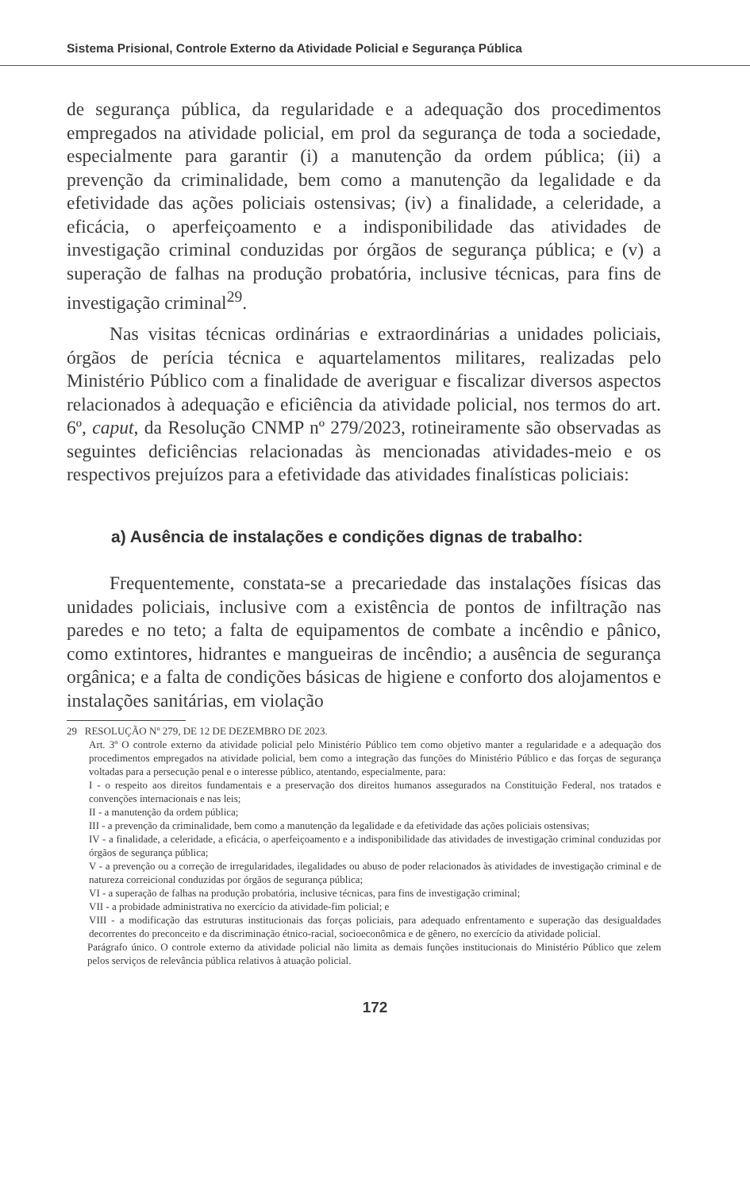Sistema Prisional, Controle Externo da Atividade Policial e Segurança Pública
de segurança pública, da regularidade e a adequação dos procedimentos empregados na atividade policial, em prol da segurança de toda a sociedade, especialmente para garantir (i) a manutenção da ordem pública; (ii) a prevenção da criminalidade, bem como a manutenção da legalidade e da efetividade das ações policiais ostensivas; (iv) a finalidade, a celeridade, a eficácia, o aperfeiçoamento e a indisponibilidade das atividades de investigação criminal conduzidas por órgãos de segurança pública; e (v) a superação de falhas na produção probatória, inclusive técnicas, para fins de investigação criminal<sup>29</sup>.
Nas visitas técnicas ordinárias e extraordinárias a unidades policiais, órgãos de perícia técnica e aquartelamentos militares, realizadas pelo Ministério Público com a finalidade de averiguar e fiscalizar diversos aspectos relacionados à adequação e eficiência da atividade policial, nos termos do art. 6º, caput, da Resolução CNMP nº 279/2023, rotineiramente são observadas as seguintes deficiências relacionadas às mencionadas atividades-meio e os respectivos prejuízos para a efetividade das atividades finalísticas policiais:
a) Ausência de instalações e condições dignas de trabalho:
Frequentemente, constata-se a precariedade das instalações físicas das unidades policiais, inclusive com a existência de pontos de infiltração nas paredes e no teto; a falta de equipamentos de combate a incêndio e pânico, como extintores, hidrantes e mangueiras de incêndio; a ausência de segurança orgânica; e a falta de condições básicas de higiene e conforto dos alojamentos e instalações sanitárias, em violação
29 RESOLUÇÃO Nº 279, DE 12 DE DEZEMBRO DE 2023.
Art. 3º O controle externo da atividade policial pelo Ministério Público tem como objetivo manter a regularidade e a adequação dos procedimentos empregados na atividade policial, bem como a integração das funções do Ministério Público e das forças de segurança voltadas para a persecução penal e o interesse público, atentando, especialmente, para:
I - o respeito aos direitos fundamentais e a preservação dos direitos humanos assegurados na Constituição Federal, nos tratados e convenções internacionais e nas leis;
II - a manutenção da ordem pública;
III - a prevenção da criminalidade, bem como a manutenção da legalidade e da efetividade das ações policiais ostensivas;
IV - a finalidade, a celeridade, a eficácia, o aperfeiçoamento e a indisponibilidade das atividades de investigação criminal conduzidas por órgãos de segurança pública;
V - a prevenção ou a correção de irregularidades, ilegalidades ou abuso de poder relacionados às atividades de investigação criminal e de natureza correicional conduzidas por órgãos de segurança pública;
VI - a superação de falhas na produção probatória, inclusive técnicas, para fins de investigação criminal;
VII - a probidade administrativa no exercício da atividade-fim policial; e
VIII - a modificação das estruturas institucionais das forças policiais, para adequado enfrentamento e superação das desigualdades decorrentes do preconceito e da discriminação étnico-racial, socioeconômica e de gênero, no exercício da atividade policial.
Parágrafo único. O controle externo da atividade policial não limita as demais funções institucionais do Ministério Público que zelem pelos serviços de relevância pública relativos à atuação policial.
172